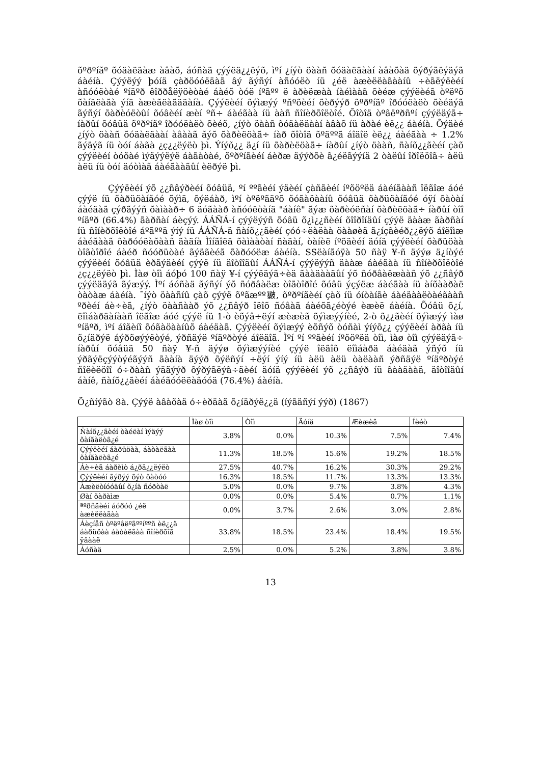õºðºíãº õóäàëäàæ àâàõ, áóñàä çýýëä¿¿ëýõ, ìºí ¿íýò öààñ õóäàëäààí àâàõàä õýðýãëýäýã áàéíà. Çýýëýý þóíä çàðöóóëäàã âý ãýñýí àñóóëò íü ¿éë àæèëëàãààíû ÷èãëýëèéí àñóóëòàé ºíäºð êîððåëÿöèòàé áàéõ òóë íºãºº ë àðèëæàà íàéìààã õèéæ çýýëèéã òºëºõ õàíäëàãà ýíä àæèãëàãääàíà. Çýýëèéí õýìæýý ºñºõèéí õèðýýð õºðºíãº îðóóëàëò õèéäýã ãýñýí õàðèóëòûí õóâèéí æèí ºñ÷ áàéãàà íü ààñ ñîíèðõîëòîé. Õîòîä òºâëºðñºí çýýëäýã÷ íàðûí õóâüä õºðºíãº îðóóëàëò õèéõ, ¿íýò öààñ õóäàëäààí àâàõ íü àðàé èë¿¿ áàéíà. Õýäèé ¿íýò öààñ õóäàëäààí àâààã ãýõ õàðèëöàã÷ íàð õîòîä õºäººã áîäîë èë¿¿ áàéãàà ÷ 1.2% ãýäýã íü òóí áàãà ¿ç¿¿ëýëò þì. Ýíýõ¿¿ ä¿í íü õàðèëöàã÷ íàðûí ¿íýò öààñ, ñàíõ¿¿ãèéí çàõ çýýëèéí òóõàé ìýäýýëýë áàãàòàé, õºðºíãèéí áèðæ äýýðõè ã¿éëãýýíä 2 òàëûí îðîëöîã÷ àëü àëü íü òóí äóòìàã áàéãààãûí èëðýë þì.
Çýýëèéí ýõ ¿¿ñâýðèéí õóâüä, ºí ººãèéí ýäèéí çàñãèéí íºõöºëä áàéíãààñ îëãîæ áóé çýýë íü õàðüöàíãóé õýìä, õýëáàð, ìºí òºëºãäºõ õóãàöààíû õóâüä õàðüöàíãóé óÿí õàòàí áàéäàã çýðãýýñ õàìààð÷ 6 äóãààð àñóóëòàíä "áàíê" ãýæ õàðèóëñàí õàðèëöàã÷ íàðûí òîî ºíäºð (66.4%) ãàðñàí áèçýý. ÁÁÑÁ-í çýýëýýñ õóâü õ¿ì¿¿ñèéí õîîðîíäûí çýýë äààæ ãàðñàí íü ñîíèðõîëòîé áºãººä ýíý íü ÁÁÑÁ-ä ñàíõ¿¿ãèéí çóó÷ëàëàà öààøèä ã¿íçãèéð¿¿ëýõ áîëîìæ áàéãààã õàðóóëàõààñ ãàäíà Ìîíãîëä õàìààòàí ñàäàí, òàíèë íºõäèéí äóíä çýýëèéí õàðüöàà òîãòîðîé áàéð ñóóðüòàé ãýäãèéã õàðóóëæ áàéíà. SSëàíãóÿà 50 ñàÿ ¥-ñ äýýø ä¿íòýé çýýëèéí õóâüä èðãýäèéí çýýë íü äîòîîäûí ÁÁÑÁ-í çýýëýýñ äààæ áàéãàà íü ñîíèðõîëòîé ¿ç¿¿ëýëò þì. Ìàø òîì áóþó 100 ñàÿ ¥-í çýýëäýã÷èä ãààäààäûí ýõ ñóðâàëæààñ ýõ ¿¿ñâýð çýýëääýã ãýæýý. Ìºí áóñàä ãýñýí ýõ ñóðâàëæ òîãòîðîé õóâü ýçýëæ áàéãàà íü àíõààðàë òàòàæ áàéíà. ¯íýò öààñíû çàõ çýýë õºãæºº㿺, õºðºíãèéí çàõ íü óíòàíãè áàéäààëòàéãààñ ºðèéí áè÷èã, ¿íýò öààñààð ýõ ¿¿ñâýð îëîõ ñóâàã áàéõã¿éòýé èæèë áàéíà. Õóâü õ¿í, ëîìáàðäàíààñ îëãîæ áóé çýýë íü 1-ò èõýâ÷ëýí æèæèã õýìæýýíèé, 2-ò õ¿¿ãèéí õýìæýý ìàø ºíäºð, ìºí áîãèíî õóãàöààíûõ áàéäàã. Çýýëèéí õýìæýý èõñýõ òóñàì ýíýõ¿¿ çýýëèéí àðãà íü õ¿íäðýë áýðõøýýëòýé, ýðñäýë ºíäºðòýé áîëäîã. Ìºí ºí ººãèéí íºõöºëä òîì, ìàø òîì çýýëäýã÷ íàðûí õóâüä 50 ñàÿ ¥-ñ äýýø õýìæýýíèé çýýë îëãîõ ëîìáàðä áàéäàã ýñýõ íü ýðãýëçýýòýéãýýñ ãààíà äýýð õýëñýí ÷ëýí ýíý íü àëü àëü òàëààñ ýðñäýë ºíäºðòýé ñîëèëöîî ó÷ðààñ ýäãýýð õýðýãëýã÷äèéí äóíä çýýëèéí ýõ ¿¿ñâýð íü ãààäààä, äîòîîäûí áàíê, ñàíõ¿¿ãèéí áàéãóóëëàãóóä (76.4%) áàéíà.
Õ¿ñíýãò 8à. Çýýë àâàõàä ó÷èðäàã õ¿íäðýë¿¿ä (íýãäñýí ýýð) (1867)
| | Ìàø òîì | Òîì | Äóíä | Æèæèã | Íèéò |
| --- | --- | --- | --- | --- | --- |
| Ñàíõ¿¿ãèéí òàéëàí ìýäýý õàíãàëòã¿é | 3.8% | 0.0% | 10.3% | 7.5% | 7.4% |
| Çýýëèéí áàðüöàà, áàòàëãàà õàíãàëòã¿é | 11.3% | 18.5% | 15.6% | 19.2% | 18.5% |
| Áè÷èã áàðèìò á¿ðä¿¿ëýëò | 27.5% | 40.7% | 16.2% | 30.3% | 29.2% |
| Çýýëèéí ãýðýý õýò õàòóó | 16.3% | 18.5% | 11.7% | 13.3% | 13.3% |
| Àæèëòíóóäûí õ¿íä ñóðòàë | 5.0% | 0.0% | 9.7% | 3.8% | 4.3% |
| Øàí õàðàìæ | 0.0% | 0.0% | 5.4% | 0.7% | 1.1% |
| ªºðñäèéí áóðóó ¿éë àæèëëàãàà | 0.0% | 3.7% | 2.6% | 3.0% | 2.8% |
| Áèçíåñ òºëºâëºãººíººñ èë¿¿ä áàðüöàà áàòàëãàà ñîíèðõîã ÿâààë | 33.8% | 18.5% | 23.4% | 18.4% | 19.5% |
| Áóñàä | 2.5% | 0.0% | 5.2% | 3.8% | 3.8% |
13